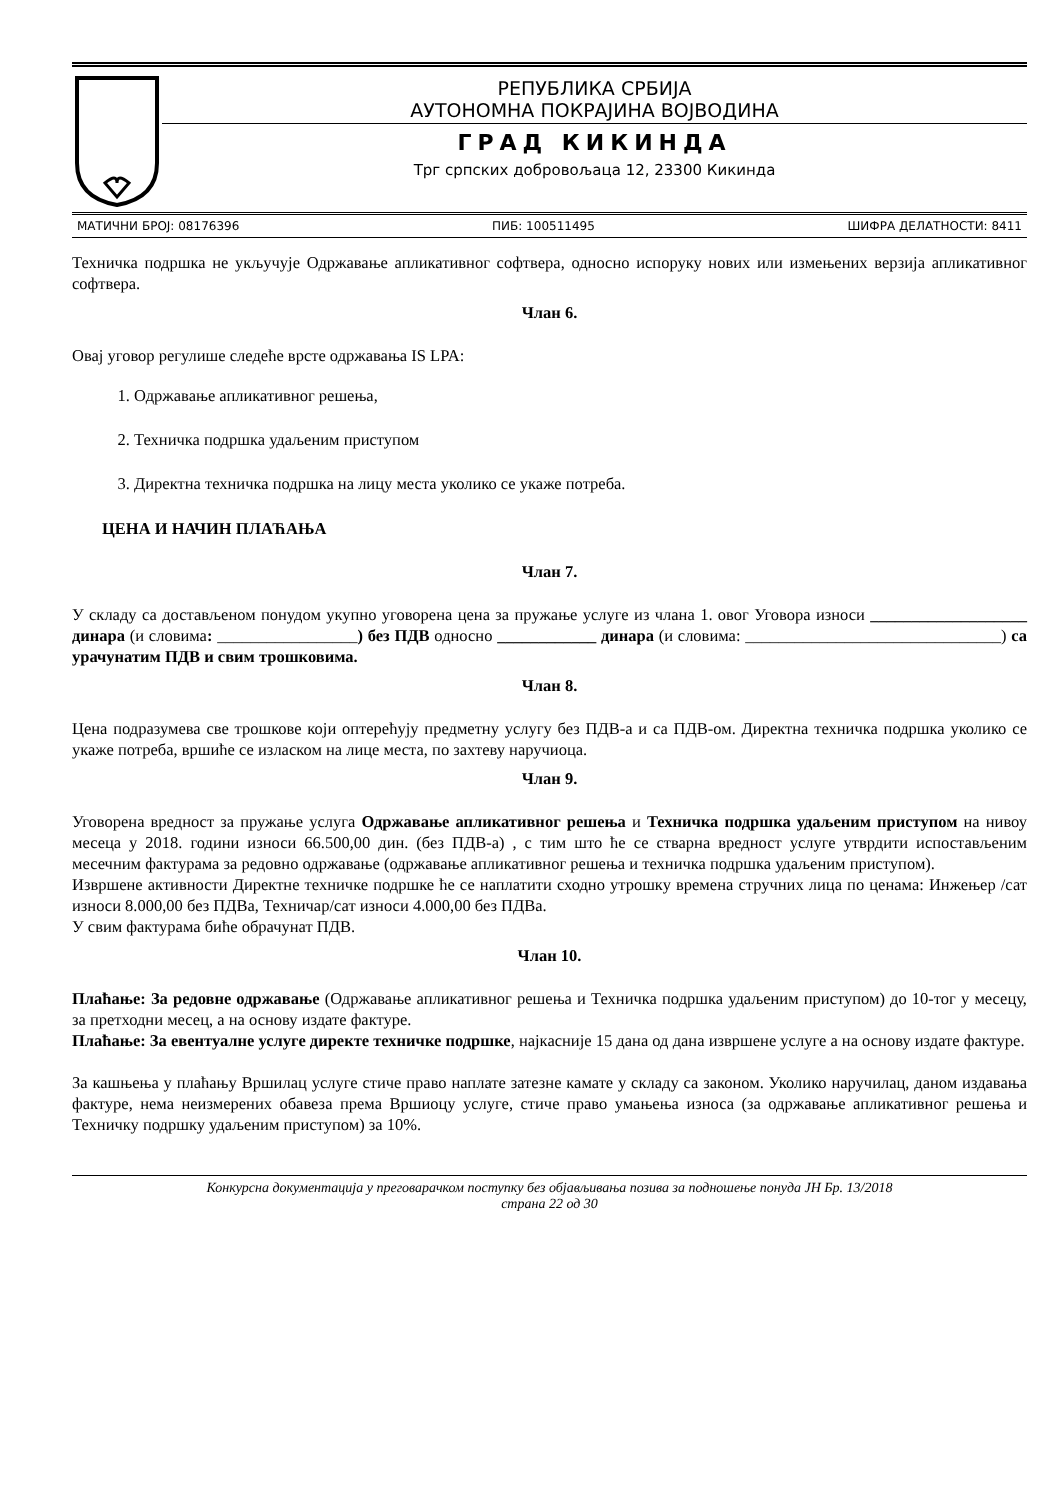РЕПУБЛИКА СРБИЈА
АУТОНОМНА ПОКРАЈИНА ВОЈВОДИНА
ГРАД КИКИНДА
Трг српских добровољаца 12, 23300 Кикинда
МАТИЧНИ БРОЈ: 08176396 ПИБ: 100511495 ШИФРА ДЕЛАТНОСТИ: 8411
Техничка подршка не укључује Одржавање апликативног софтвера, односно испоруку нових или измењених верзија апликативног софтвера.
Члан 6.
Овај уговор регулише следеће врсте одржавања IS LPA:
1. Одржавање апликативног решења,
2. Техничка подршка удаљеним приступом
3. Директна техничка подршка на лицу места уколико се укаже потреба.
ЦЕНА И НАЧИН ПЛАЋАЊА
Члан 7.
У складу са достављеном понудом укупно уговорена цена за пружање услуге из члана 1. овог Уговора износи ___________________ динара (и словима: _________________) без ПДВ односно ____________ динара (и словима: _______________________________) са урачунатим ПДВ и свим трошковима.
Члан 8.
Цена подразумева све трошкове који оптерећују предметну услугу без ПДВ-а и са ПДВ-ом. Директна техничка подршка уколико се укаже потреба, вршиће се изласком на лице места, по захтеву наручиоца.
Члан 9.
Уговорена вредност за пружање услуга Одржавање апликативног решења и Техничка подршка удаљеним приступом на нивоу месеца у 2018. години износи 66.500,00 дин. (без ПДВ-а) , с тим што ће се стварна вредност услуге утврдити испостављеним месечним фактурама за редовно одржавање (одржавање апликативног решења и техничка подршка удаљеним приступом).
Извршене активности Директне техничке подршке ће се наплатити сходно утрошку времена стручних лица по ценама: Инжењер /сат износи 8.000,00 без ПДВа, Техничар/сат износи 4.000,00 без ПДВа.
У свим фактурама биће обрачунат ПДВ.
Члан 10.
Плаћање: За редовне одржавање (Одржавање апликативног решења и Техничка подршка удаљеним приступом) до 10-тог у месецу, за претходни месец, а на основу издате фактуре.
Плаћање: За евентуалне услуге директе техничке подршке, најкасније 15 дана од дана извршене услуге а на основу издате фактуре.
За кашњења у плаћању Вршилац услуге стиче право наплате затезне камате у складу са законом. Уколико наручилац, даном издавања фактуре, нема неизмерених обавеза према Вршиоцу услуге, стиче право умањења износа (за одржавање апликативног решења и Техничку подршку удаљеним приступом) за 10%.
Конкурсна документација у преговарачком поступку без објављивања позива за подношење понуда ЈН Бр. 13/2018
страна 22 од 30